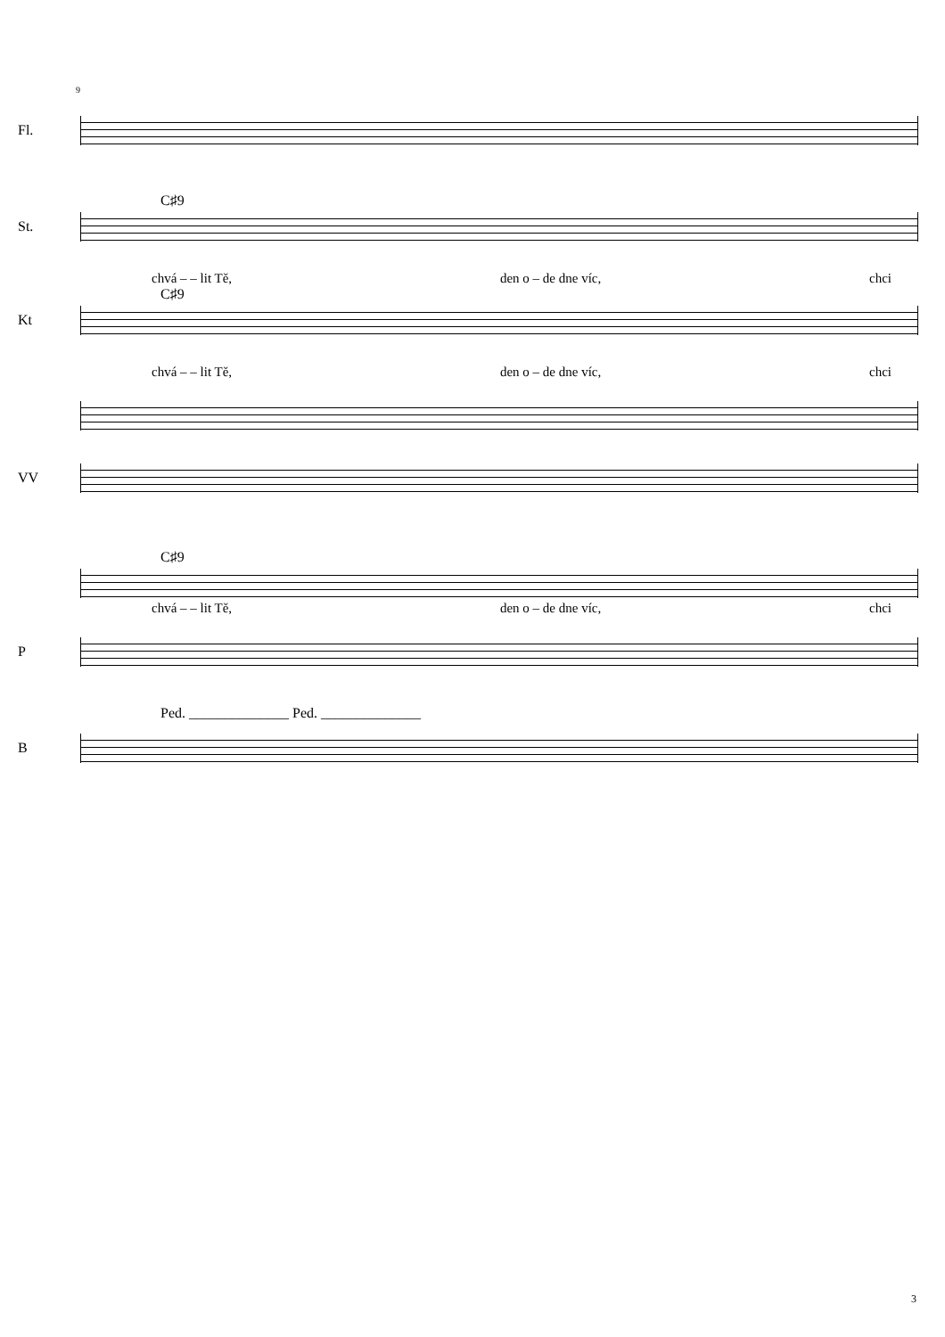9
Fl.
C♯9
St.
chvá – – lit Tě, den o – de dne víc, chci
C♯9
Kt
chvá – – lit Tě, den o – de dne víc, chci
VV
C♯9
chvá – – lit Tě, den o – de dne víc, chci
P
Ped. ______________ Ped. ______________
B
3